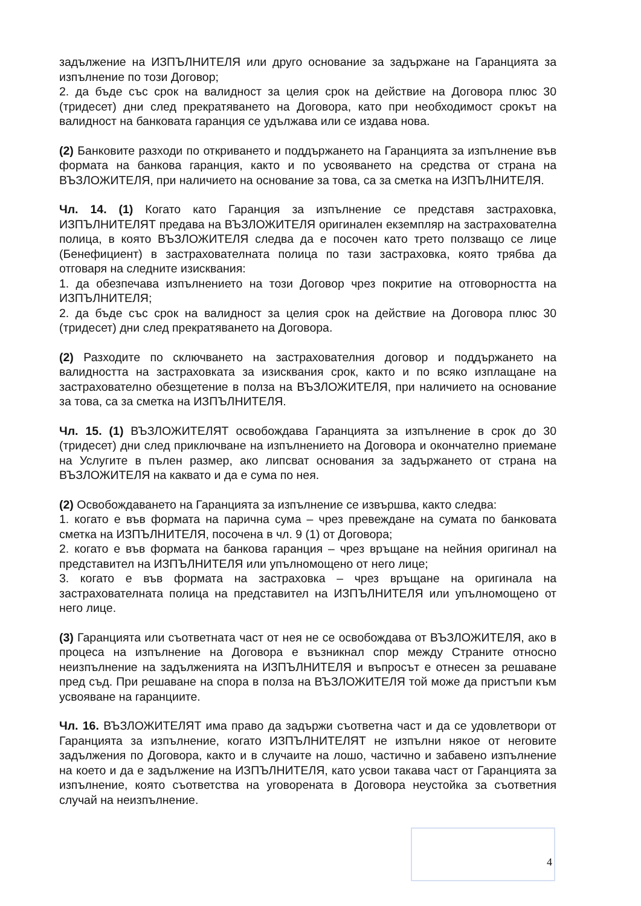задължение на ИЗПЪЛНИТЕЛЯ или друго основание за задържане на Гаранцията за изпълнение по този Договор;
2. да бъде със срок на валидност за целия срок на действие на Договора плюс 30 (тридесет) дни след прекратяването на Договора, като при необходимост срокът на валидност на банковата гаранция се удължава или се издава нова.
(2) Банковите разходи по откриването и поддържането на Гаранцията за изпълнение във формата на банкова гаранция, както и по усвояването на средства от страна на ВЪЗЛОЖИТЕЛЯ, при наличието на основание за това, са за сметка на ИЗПЪЛНИТЕЛЯ.
Чл. 14. (1) Когато като Гаранция за изпълнение се представя застраховка, ИЗПЪЛНИТЕЛЯТ предава на ВЪЗЛОЖИТЕЛЯ оригинален екземпляр на застрахователна полица, в която ВЪЗЛОЖИТЕЛЯ следва да е посочен като трето ползващо се лице (Бенефициент) в застрахователната полица по тази застраховка, която трябва да отговаря на следните изисквания:
1. да обезпечава изпълнението на този Договор чрез покритие на отговорността на ИЗПЪЛНИТЕЛЯ;
2. да бъде със срок на валидност за целия срок на действие на Договора плюс 30 (тридесет) дни след прекратяването на Договора.
(2) Разходите по сключването на застрахователния договор и поддържането на валидността на застраховката за изисквания срок, както и по всяко изплащане на застрахователно обезщетение в полза на ВЪЗЛОЖИТЕЛЯ, при наличието на основание за това, са за сметка на ИЗПЪЛНИТЕЛЯ.
Чл. 15. (1) ВЪЗЛОЖИТЕЛЯТ освобождава Гаранцията за изпълнение в срок до 30 (тридесет) дни след приключване на изпълнението на Договора и окончателно приемане на Услугите в пълен размер, ако липсват основания за задържането от страна на ВЪЗЛОЖИТЕЛЯ на каквато и да е сума по нея.
(2) Освобождаването на Гаранцията за изпълнение се извършва, както следва:
1. когато е във формата на парична сума – чрез превеждане на сумата по банковата сметка на ИЗПЪЛНИТЕЛЯ, посочена в чл. 9 (1) от Договора;
2. когато е във формата на банкова гаранция – чрез връщане на нейния оригинал на представител на ИЗПЪЛНИТЕЛЯ или упълномощено от него лице;
3. когато е във формата на застраховка – чрез връщане на оригинала на застрахователната полица на представител на ИЗПЪЛНИТЕЛЯ или упълномощено от него лице.
(3) Гаранцията или съответната част от нея не се освобождава от ВЪЗЛОЖИТЕЛЯ, ако в процеса на изпълнение на Договора е възникнал спор между Страните относно неизпълнение на задълженията на ИЗПЪЛНИТЕЛЯ и въпросът е отнесен за решаване пред съд. При решаване на спора в полза на ВЪЗЛОЖИТЕЛЯ той може да пристъпи към усвояване на гаранциите.
Чл. 16. ВЪЗЛОЖИТЕЛЯТ има право да задържи съответна част и да се удовлетвори от Гаранцията за изпълнение, когато ИЗПЪЛНИТЕЛЯТ не изпълни някое от неговите задължения по Договора, както и в случаите на лошо, частично и забавено изпълнение на което и да е задължение на ИЗПЪЛНИТЕЛЯ, като усвои такава част от Гаранцията за изпълнение, която съответства на уговорената в Договора неустойка за съответния случай на неизпълнение.
4